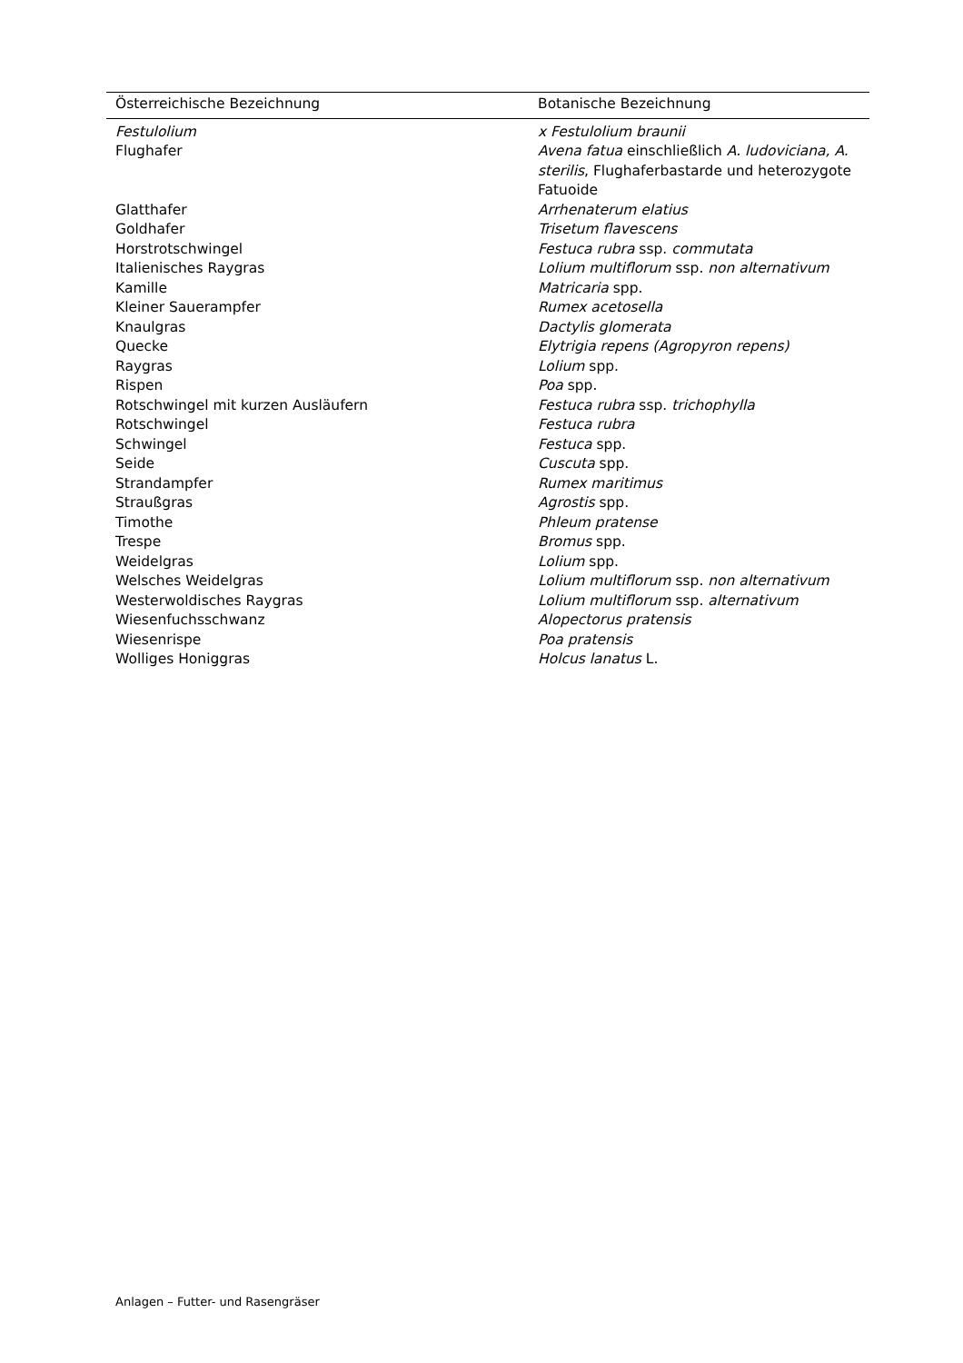| Österreichische Bezeichnung | Botanische Bezeichnung |
| --- | --- |
| Festulolium | x Festulolium braunii |
| Flughafer | Avena fatua einschließlich A. ludoviciana, A. sterilis , Flughaferbastarde und heterozygote Fatuoide |
| Glatthafer | Arrhenaterum elatius |
| Goldhafer | Trisetum flavescens |
| Horstrotschwingel | Festuca rubra ssp. commutata |
| Italienisches Raygras | Lolium multiflorum ssp. non alternativum |
| Kamille | Matricaria spp. |
| Kleiner Sauerampfer | Rumex acetosella |
| Knaulgras | Dactylis glomerata |
| Quecke | Elytrigia repens (Agropyron repens) |
| Raygras | Lolium spp. |
| Rispen | Poa spp. |
| Rotschwingel mit kurzen Ausläufern | Festuca rubra ssp. trichophylla |
| Rotschwingel | Festuca rubra |
| Schwingel | Festuca spp. |
| Seide | Cuscuta spp. |
| Strandampfer | Rumex maritimus |
| Straußgras | Agrostis spp. |
| Timothe | Phleum pratense |
| Trespe | Bromus spp. |
| Weidelgras | Lolium spp. |
| Welsches Weidelgras | Lolium multiflorum ssp. non alternativum |
| Westerwoldisches Raygras | Lolium multiflorum ssp. alternativum |
| Wiesenfuchsschwanz | Alopectorus pratensis |
| Wiesenrispe | Poa pratensis |
| Wolliges Honiggras | Holcus lanatus L. |
Anlagen – Futter- und Rasengräser